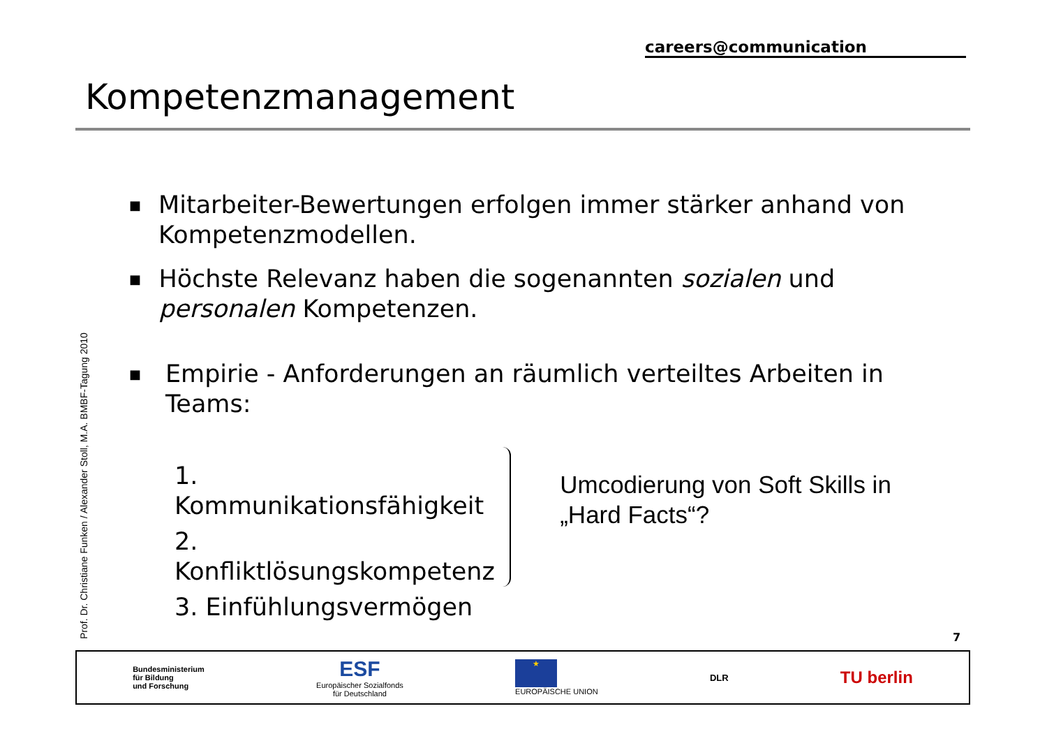careers@communication
Kompetenzmanagement
Prof. Dr. Christiane Funken / Alexander Stoll, M.A. BMBF-Tagung 2010
■ Mitarbeiter-Bewertungen erfolgen immer stärker anhand von Kompetenzmodellen.
■ Höchste Relevanz haben die sogenannten sozialen und personalen Kompetenzen.
■ Empirie - Anforderungen an räumlich verteiltes Arbeiten in Teams:
1. Kommunikationsfähigkeit
2. Konfliktlösungskompetenz
3. Einfühlungsvermögen
Umcodierung von Soft Skills in „Hard Facts“?
7
Bundesministerium
für Bildung
und Forschung
ESF
Europäischer Sozialfonds
für Deutschland
★
EUROPÄISCHE UNION
DLR
TU berlin